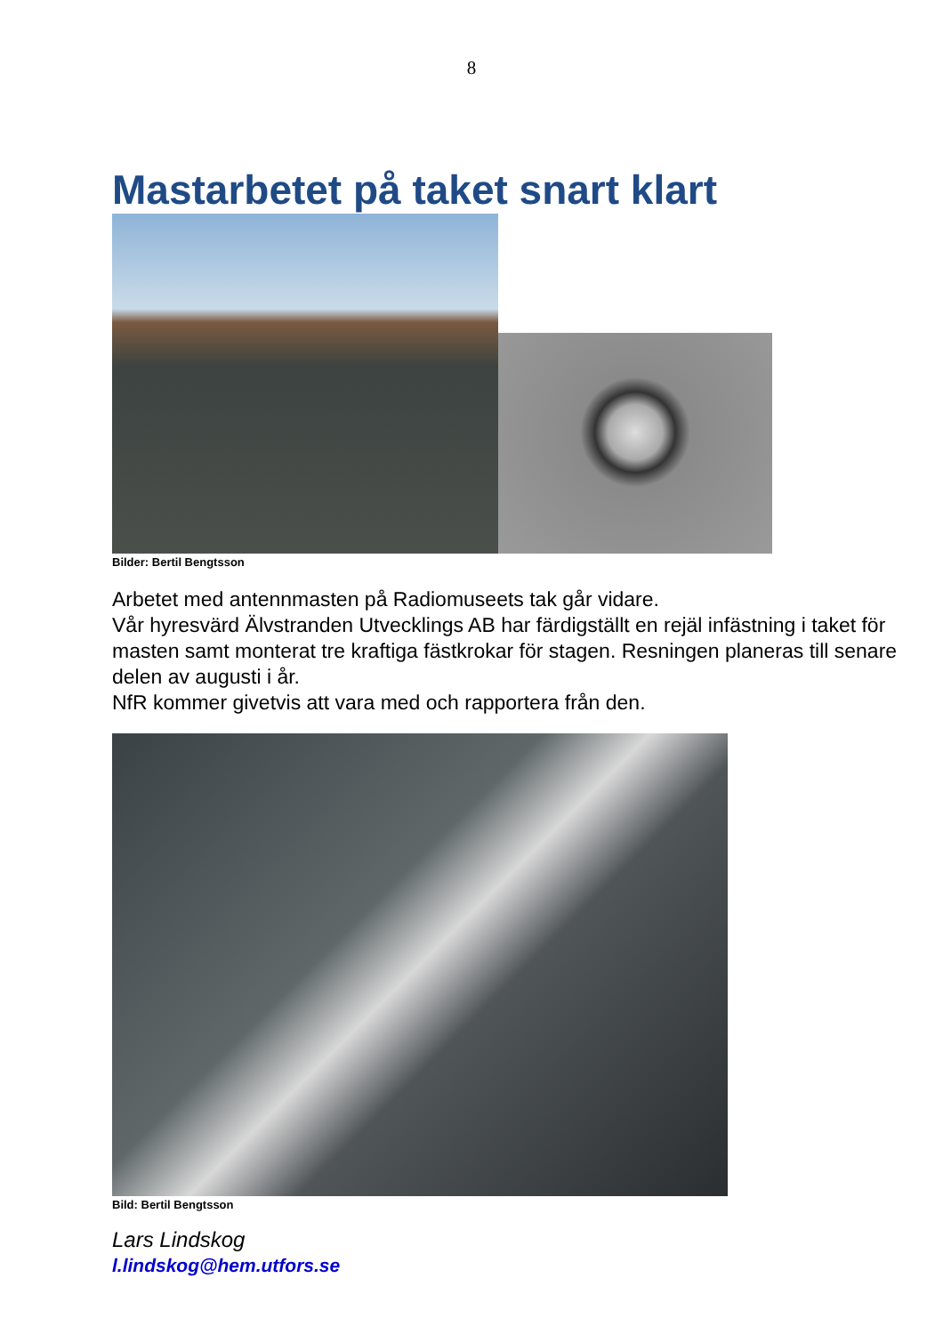8
Mastarbetet på taket snart klart
Bilder: Bertil Bengtsson
Arbetet med antennmasten på Radiomuseets tak går vidare.
Vår hyresvärd Älvstranden Utvecklings AB har färdigställt en rejäl infästning i taket för masten samt monterat tre kraftiga fästkrokar för stagen. Resningen planeras till senare delen av augusti i år.
NfR kommer givetvis att vara med och rapportera från den.
Bild: Bertil Bengtsson
Lars Lindskog
l.lindskog@hem.utfors.se